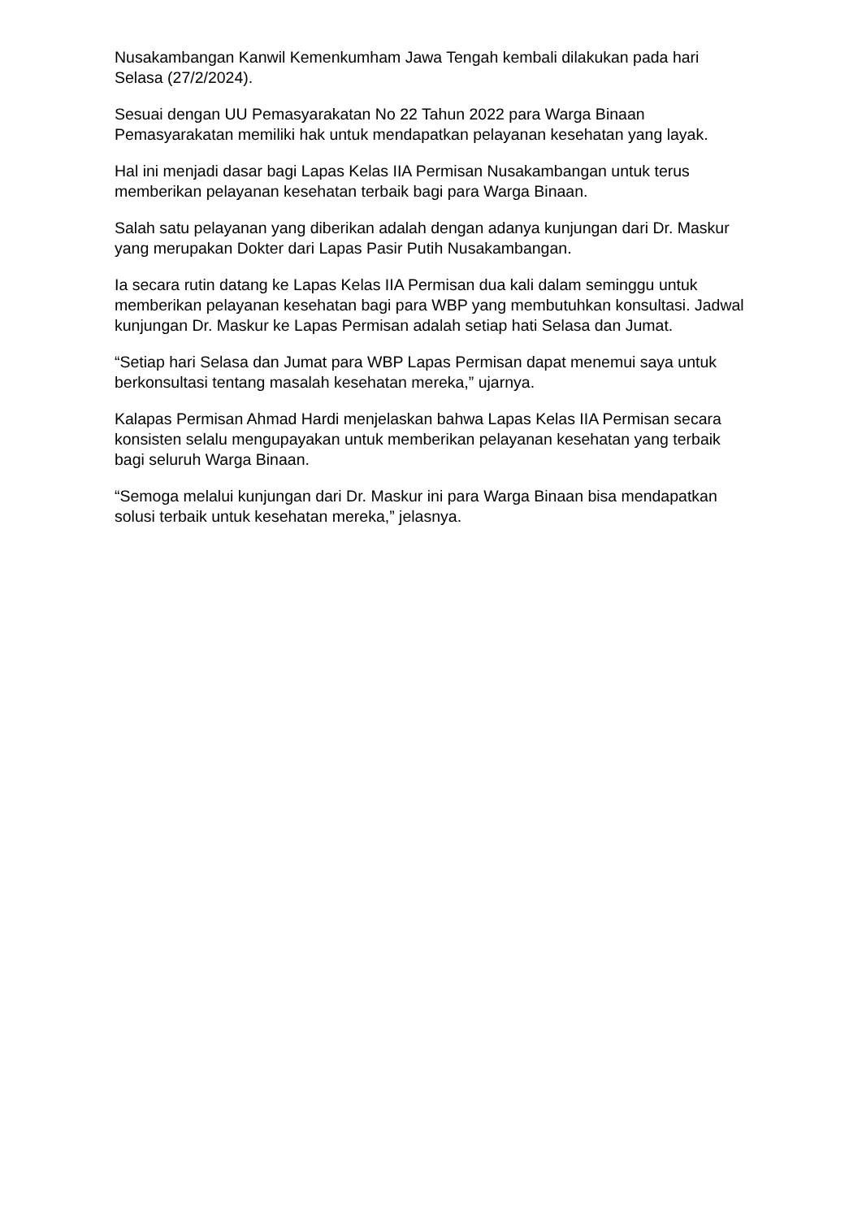Nusakambangan Kanwil Kemenkumham Jawa Tengah kembali dilakukan pada hari Selasa (27/2/2024).
Sesuai dengan UU Pemasyarakatan No 22 Tahun 2022 para Warga Binaan Pemasyarakatan memiliki hak untuk mendapatkan pelayanan kesehatan yang layak.
Hal ini menjadi dasar bagi Lapas Kelas IIA Permisan Nusakambangan untuk terus memberikan pelayanan kesehatan terbaik bagi para Warga Binaan.
Salah satu pelayanan yang diberikan adalah dengan adanya kunjungan dari Dr. Maskur yang merupakan Dokter dari Lapas Pasir Putih Nusakambangan.
Ia secara rutin datang ke Lapas Kelas IIA Permisan dua kali dalam seminggu untuk memberikan pelayanan kesehatan bagi para WBP yang membutuhkan konsultasi. Jadwal kunjungan Dr. Maskur ke Lapas Permisan adalah setiap hati Selasa dan Jumat.
“Setiap hari Selasa dan Jumat para WBP Lapas Permisan dapat menemui saya untuk berkonsultasi tentang masalah kesehatan mereka,” ujarnya.
Kalapas Permisan Ahmad Hardi menjelaskan bahwa Lapas Kelas IIA Permisan secara konsisten selalu mengupayakan untuk memberikan pelayanan kesehatan yang terbaik bagi seluruh Warga Binaan.
“Semoga melalui kunjungan dari Dr. Maskur ini para Warga Binaan bisa mendapatkan solusi terbaik untuk kesehatan mereka,” jelasnya.